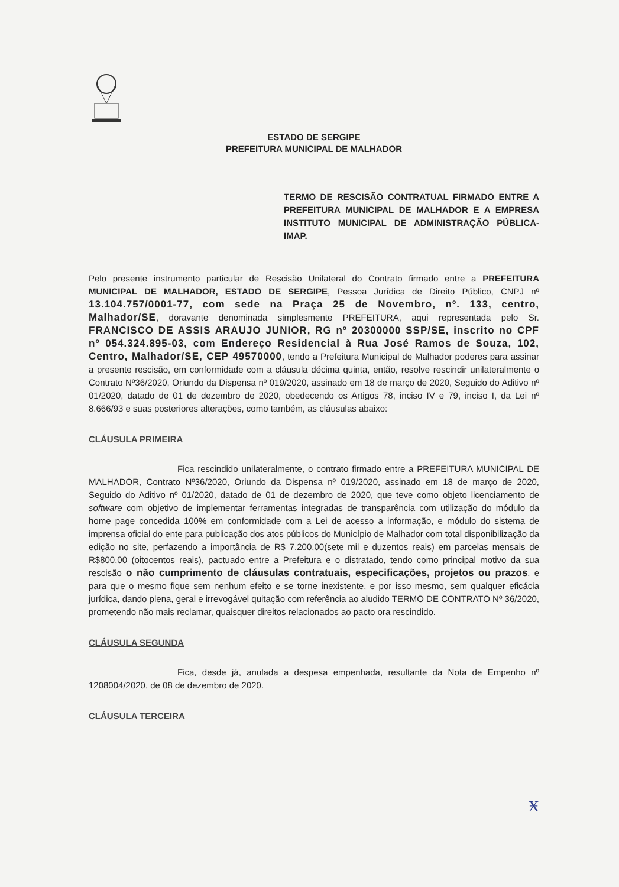ESTADO DE SERGIPE
PREFEITURA MUNICIPAL DE MALHADOR
TERMO DE RESCISÃO CONTRATUAL FIRMADO ENTRE A PREFEITURA MUNICIPAL DE MALHADOR E A EMPRESA INSTITUTO MUNICIPAL DE ADMINISTRAÇÃO PÚBLICA-IMAP.
Pelo presente instrumento particular de Rescisão Unilateral do Contrato firmado entre a PREFEITURA MUNICIPAL DE MALHADOR, ESTADO DE SERGIPE, Pessoa Jurídica de Direito Público, CNPJ nº 13.104.757/0001-77, com sede na Praça 25 de Novembro, nº. 133, centro, Malhador/SE, doravante denominada simplesmente PREFEITURA, aqui representada pelo Sr. FRANCISCO DE ASSIS ARAUJO JUNIOR, RG nº 20300000 SSP/SE, inscrito no CPF nº 054.324.895-03, com Endereço Residencial à Rua José Ramos de Souza, 102, Centro, Malhador/SE, CEP 49570000, tendo a Prefeitura Municipal de Malhador poderes para assinar a presente rescisão, em conformidade com a cláusula décima quinta, então, resolve rescindir unilateralmente o Contrato Nº36/2020, Oriundo da Dispensa nº 019/2020, assinado em 18 de março de 2020, Seguido do Aditivo nº 01/2020, datado de 01 de dezembro de 2020, obedecendo os Artigos 78, inciso IV e 79, inciso I, da Lei nº 8.666/93 e suas posteriores alterações, como também, as cláusulas abaixo:
CLÁUSULA PRIMEIRA
Fica rescindido unilateralmente, o contrato firmado entre a PREFEITURA MUNICIPAL DE MALHADOR, Contrato Nº36/2020, Oriundo da Dispensa nº 019/2020, assinado em 18 de março de 2020, Seguido do Aditivo nº 01/2020, datado de 01 de dezembro de 2020, que teve como objeto licenciamento de software com objetivo de implementar ferramentas integradas de transparência com utilização do módulo da home page concedida 100% em conformidade com a Lei de acesso a informação, e módulo do sistema de imprensa oficial do ente para publicação dos atos públicos do Município de Malhador com total disponibilização da edição no site, perfazendo a importância de R$ 7.200,00(sete mil e duzentos reais) em parcelas mensais de R$800,00 (oitocentos reais), pactuado entre a Prefeitura e o distratado, tendo como principal motivo da sua rescisão o não cumprimento de cláusulas contratuais, especificações, projetos ou prazos, e para que o mesmo fique sem nenhum efeito e se torne inexistente, e por isso mesmo, sem qualquer eficácia jurídica, dando plena, geral e irrevogável quitação com referência ao aludido TERMO DE CONTRATO Nº 36/2020, prometendo não mais reclamar, quaisquer direitos relacionados ao pacto ora rescindido.
CLÁUSULA SEGUNDA
Fica, desde já, anulada a despesa empenhada, resultante da Nota de Empenho nº 1208004/2020, de 08 de dezembro de 2020.
CLÁUSULA TERCEIRA
Ӿ